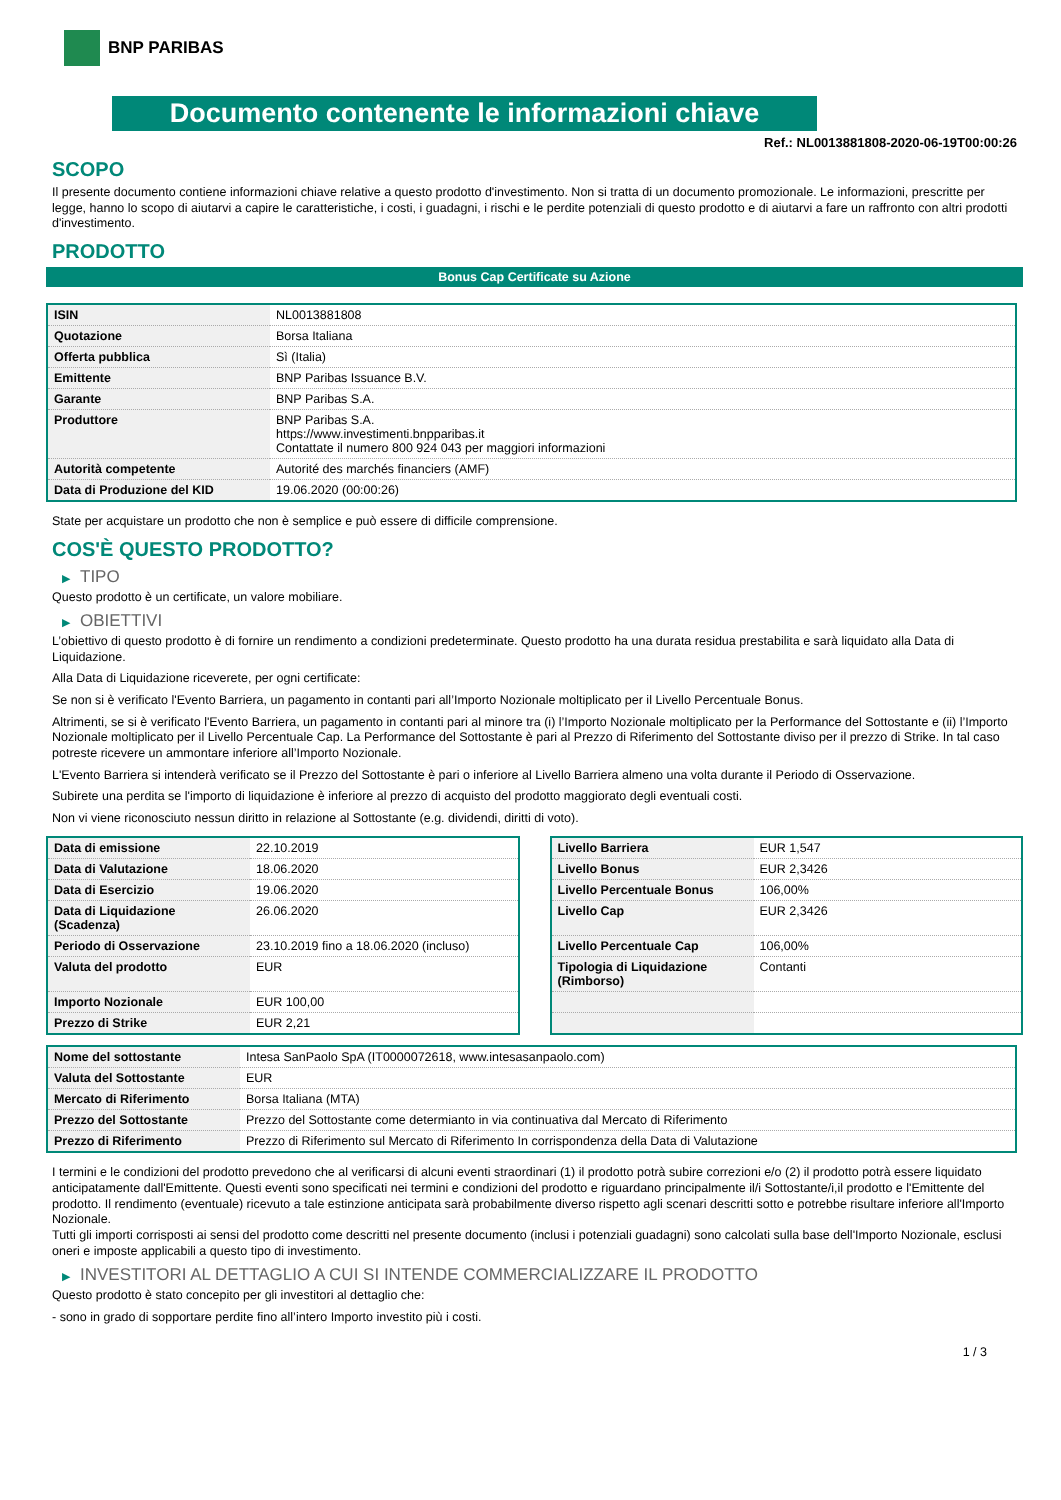BNP PARIBAS
Documento contenente le informazioni chiave
Ref.: NL0013881808-2020-06-19T00:00:26
SCOPO
Il presente documento contiene informazioni chiave relative a questo prodotto d'investimento. Non si tratta di un documento promozionale. Le informazioni, prescritte per legge, hanno lo scopo di aiutarvi a capire le caratteristiche, i costi, i guadagni, i rischi e le perdite potenziali di questo prodotto e di aiutarvi a fare un raffronto con altri prodotti d'investimento.
PRODOTTO
Bonus Cap Certificate su Azione
| ISIN | NL0013881808 |
| Quotazione | Borsa Italiana |
| Offerta pubblica | Sì (Italia) |
| Emittente | BNP Paribas Issuance B.V. |
| Garante | BNP Paribas S.A. |
| Produttore | BNP Paribas S.A. https://www.investimenti.bnpparibas.it Contattate il numero 800 924 043 per maggiori informazioni |
| Autorità competente | Autorité des marchés financiers (AMF) |
| Data di Produzione del KID | 19.06.2020 (00:00:26) |
State per acquistare un prodotto che non è semplice e può essere di difficile comprensione.
COS'È QUESTO PRODOTTO?
▶ TIPO
Questo prodotto è un certificate, un valore mobiliare.
▶ OBIETTIVI
L’obiettivo di questo prodotto è di fornire un rendimento a condizioni predeterminate. Questo prodotto ha una durata residua prestabilita e sarà liquidato alla Data di Liquidazione.
Alla Data di Liquidazione riceverete, per ogni certificate:
Se non si è verificato l'Evento Barriera, un pagamento in contanti pari all’Importo Nozionale moltiplicato per il Livello Percentuale Bonus.
Altrimenti, se si è verificato l'Evento Barriera, un pagamento in contanti pari al minore tra (i) l’Importo Nozionale moltiplicato per la Performance del Sottostante e (ii) l’Importo Nozionale moltiplicato per il Livello Percentuale Cap. La Performance del Sottostante è pari al Prezzo di Riferimento del Sottostante diviso per il prezzo di Strike. In tal caso potreste ricevere un ammontare inferiore all’Importo Nozionale.
L'Evento Barriera si intenderà verificato se il Prezzo del Sottostante è pari o inferiore al Livello Barriera almeno una volta durante il Periodo di Osservazione.
Subirete una perdita se l'importo di liquidazione è inferiore al prezzo di acquisto del prodotto maggiorato degli eventuali costi.
Non vi viene riconosciuto nessun diritto in relazione al Sottostante (e.g. dividendi, diritti di voto).
| Data di emissione | 22.10.2019 |
| Data di Valutazione | 18.06.2020 |
| Data di Esercizio | 19.06.2020 |
| Data di Liquidazione (Scadenza) | 26.06.2020 |
| Periodo di Osservazione | 23.10.2019 fino a 18.06.2020 (incluso) |
| Valuta del prodotto | EUR |
| Importo Nozionale | EUR 100,00 |
| Prezzo di Strike | EUR 2,21 |
| Livello Barriera | EUR 1,547 |
| Livello Bonus | EUR 2,3426 |
| Livello Percentuale Bonus | 106,00% |
| Livello Cap | EUR 2,3426 |
| Livello Percentuale Cap | 106,00% |
| Tipologia di Liquidazione (Rimborso) | Contanti |
| Nome del sottostante | Intesa SanPaolo SpA (IT0000072618, www.intesasanpaolo.com) |
| Valuta del Sottostante | EUR |
| Mercato di Riferimento | Borsa Italiana (MTA) |
| Prezzo del Sottostante | Prezzo del Sottostante come determianto in via continuativa dal Mercato di Riferimento |
| Prezzo di Riferimento | Prezzo di Riferimento sul Mercato di Riferimento In corrispondenza della Data di Valutazione |
I termini e le condizioni del prodotto prevedono che al verificarsi di alcuni eventi straordinari (1) il prodotto potrà subire correzioni e/o (2) il prodotto potrà essere liquidato anticipatamente dall'Emittente. Questi eventi sono specificati nei termini e condizioni del prodotto e riguardano principalmente il/i Sottostante/i,il prodotto e l'Emittente del prodotto. Il rendimento (eventuale) ricevuto a tale estinzione anticipata sarà probabilmente diverso rispetto agli scenari descritti sotto e potrebbe risultare inferiore all'Importo Nozionale.
Tutti gli importi corrisposti ai sensi del prodotto come descritti nel presente documento (inclusi i potenziali guadagni) sono calcolati sulla base dell'Importo Nozionale, esclusi oneri e imposte applicabili a questo tipo di investimento.
▶ INVESTITORI AL DETTAGLIO A CUI SI INTENDE COMMERCIALIZZARE IL PRODOTTO
Questo prodotto è stato concepito per gli investitori al dettaglio che:
- sono in grado di sopportare perdite fino all’intero Importo investito più i costi.
1 / 3